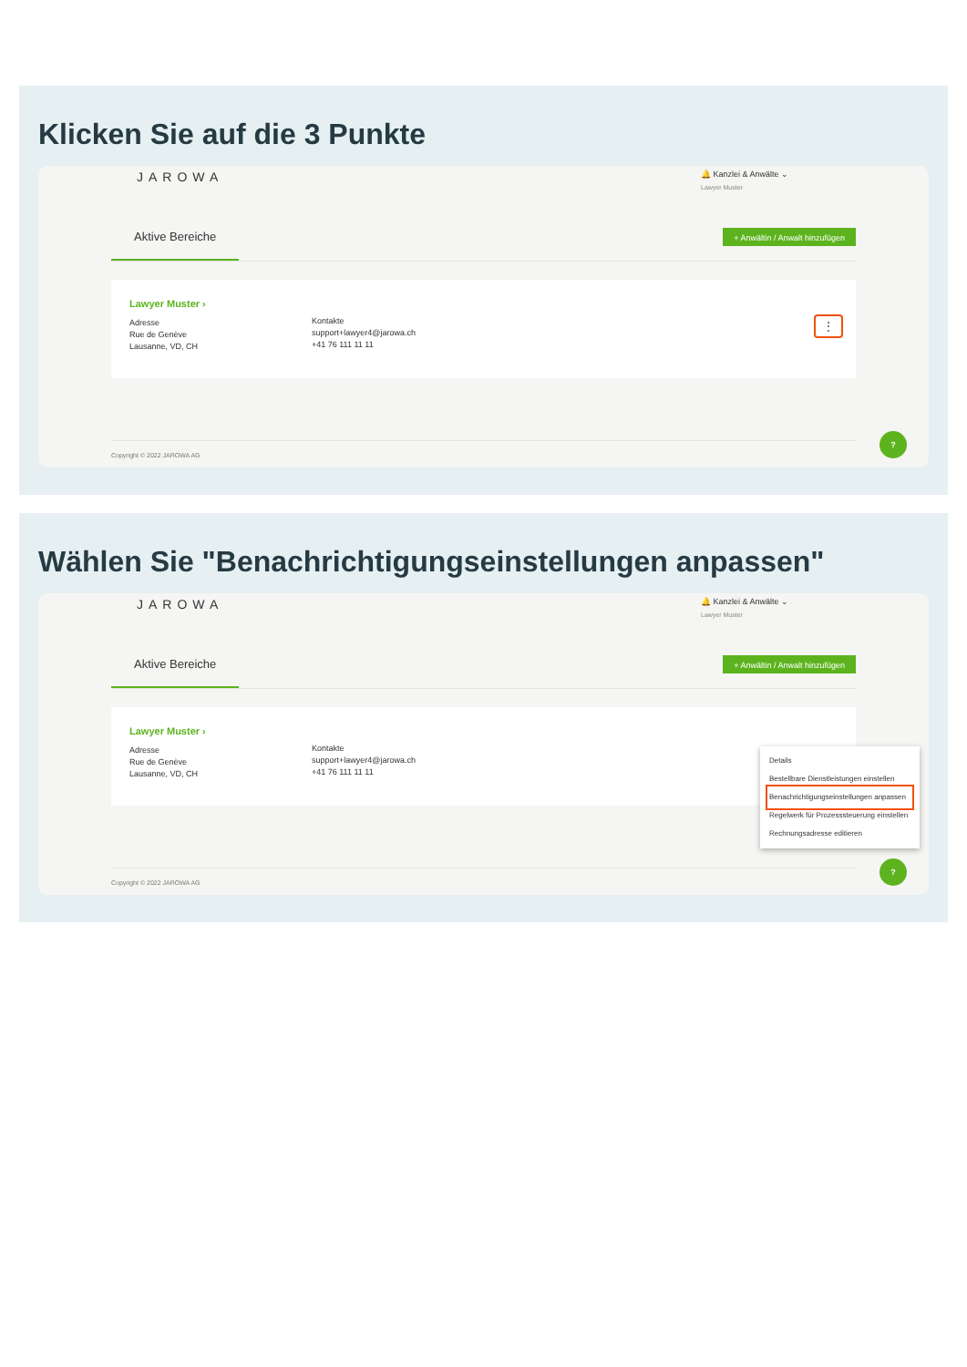Klicken Sie auf die 3 Punkte
JAROWA
🔔 Kanzlei & Anwälte ⌄
Lawyer Muster
Aktive Bereiche
+ Anwältin / Anwalt hinzufügen
Lawyer Muster ›
Adresse
Rue de Genève
Lausanne, VD, CH
Kontakte
support+lawyer4@jarowa.ch
+41 76 111 11 11
⋮
Copyright © 2022 JAROWA AG
?
Wählen Sie "Benachrichtigungseinstellungen anpassen"
JAROWA
🔔 Kanzlei & Anwälte ⌄
Lawyer Muster
Aktive Bereiche
+ Anwältin / Anwalt hinzufügen
Lawyer Muster ›
Adresse
Rue de Genève
Lausanne, VD, CH
Kontakte
support+lawyer4@jarowa.ch
+41 76 111 11 11
Copyright © 2022 JAROWA AG
Details
Bestellbare Dienstleistungen einstellen
Benachrichtigungseinstellungen anpassen
Regelwerk für Prozesssteuerung einstellen
Rechnungsadresse editieren
?